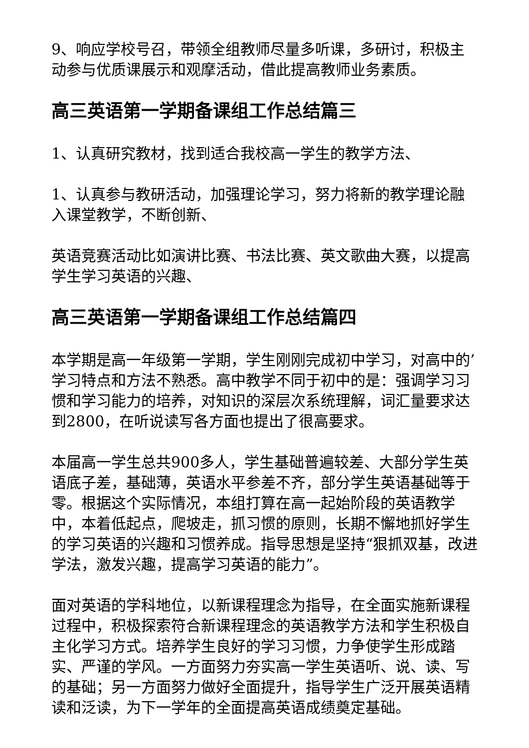9、响应学校号召，带领全组教师尽量多听课，多研讨，积极主动参与优质课展示和观摩活动，借此提高教师业务素质。
高三英语第一学期备课组工作总结篇三
1、认真研究教材，找到适合我校高一学生的教学方法、
1、认真参与教研活动，加强理论学习，努力将新的教学理论融入课堂教学，不断创新、
英语竞赛活动比如演讲比赛、书法比赛、英文歌曲大赛，以提高学生学习英语的兴趣、
高三英语第一学期备课组工作总结篇四
本学期是高一年级第一学期，学生刚刚完成初中学习，对高中的’学习特点和方法不熟悉。高中教学不同于初中的是：强调学习习惯和学习能力的培养，对知识的深层次系统理解，词汇量要求达到2800，在听说读写各方面也提出了很高要求。
本届高一学生总共900多人，学生基础普遍较差、大部分学生英语底子差，基础薄，英语水平参差不齐，部分学生英语基础等于零。根据这个实际情况，本组打算在高一起始阶段的英语教学中，本着低起点，爬坡走，抓习惯的原则，长期不懈地抓好学生的学习英语的兴趣和习惯养成。指导思想是坚持“狠抓双基，改进学法，激发兴趣，提高学习英语的能力”。
面对英语的学科地位，以新课程理念为指导，在全面实施新课程过程中，积极探索符合新课程理念的英语教学方法和学生积极自主化学习方式。培养学生良好的学习习惯，力争使学生形成踏实、严谨的学风。一方面努力夯实高一学生英语听、说、读、写的基础；另一方面努力做好全面提升，指导学生广泛开展英语精读和泛读，为下一学年的全面提高英语成绩奠定基础。